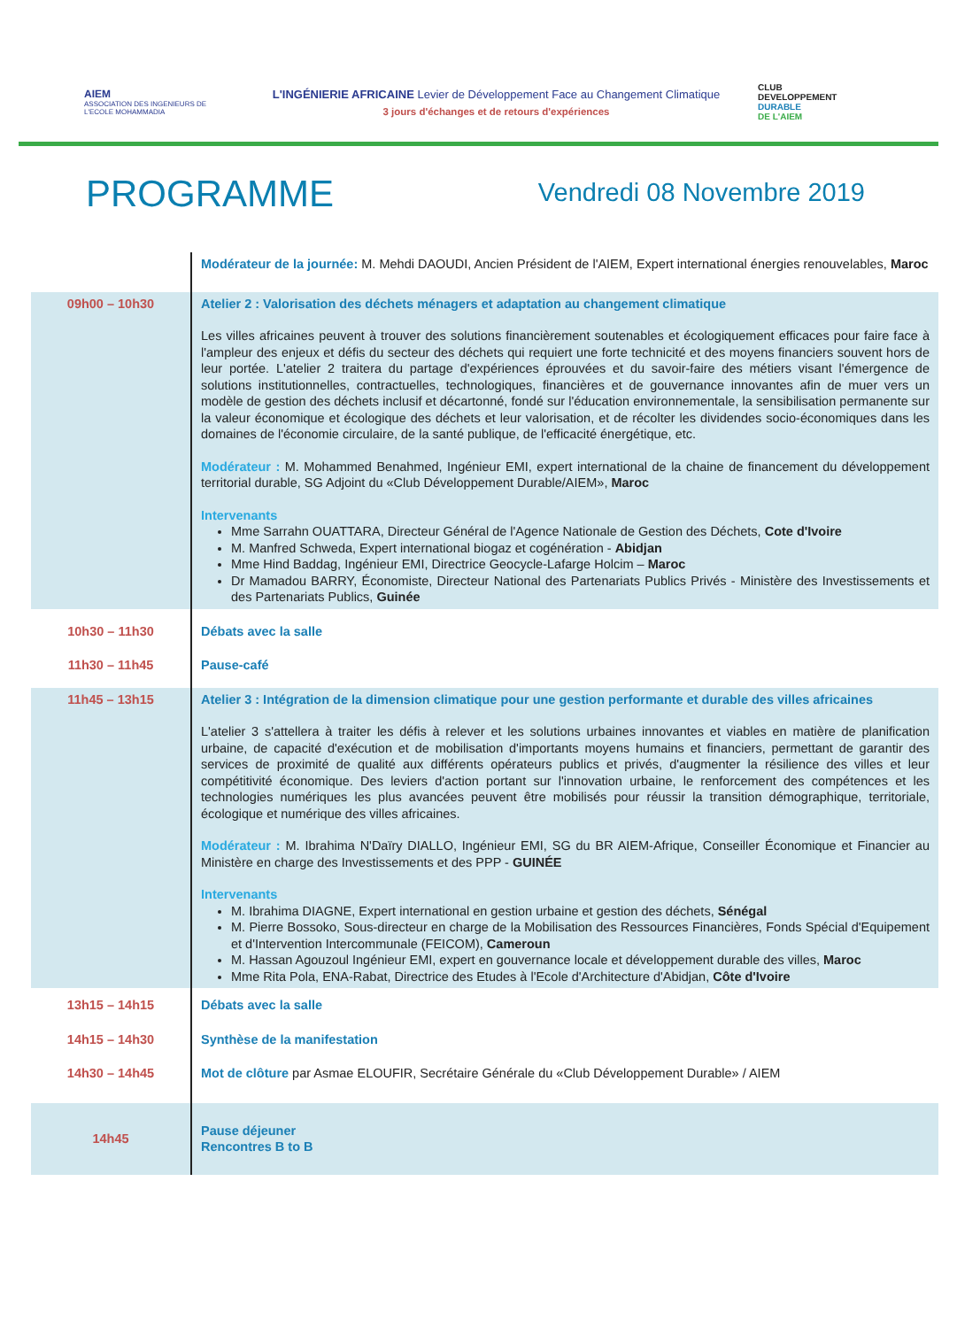AIEM
ASSOCIATION DES INGENIEURS DE L'ECOLE MOHAMMADIA
L'INGÉNIERIE AFRICAINE Levier de Développement Face au Changement Climatique
3 jours d'échanges et de retours d'expériences
CLUB
DEVELOPPEMENT
DURABLE
DE L'AIEM
PROGRAMME
Vendredi 08 Novembre 2019
| | Modérateur de la journée: M. Mehdi DAOUDI, Ancien Président de l'AIEM, Expert international énergies renouvelables, Maroc |
| 09h00 – 10h30 | Atelier 2 : Valorisation des déchets ménagers et adaptation au changement climatique Les villes africaines peuvent à trouver des solutions financièrement soutenables et écologiquement efficaces pour faire face à l'ampleur des enjeux et défis du secteur des déchets qui requiert une forte technicité et des moyens financiers souvent hors de leur portée. L'atelier 2 traitera du partage d'expériences éprouvées et du savoir-faire des métiers visant l'émergence de solutions institutionnelles, contractuelles, technologiques, financières et de gouvernance innovantes afin de muer vers un modèle de gestion des déchets inclusif et décartonné, fondé sur l'éducation environnementale, la sensibilisation permanente sur la valeur économique et écologique des déchets et leur valorisation, et de récolter les dividendes socio-économiques dans les domaines de l'économie circulaire, de la santé publique, de l'efficacité énergétique, etc. Modérateur : M. Mohammed Benahmed, Ingénieur EMI, expert international de la chaine de financement du développement territorial durable, SG Adjoint du «Club Développement Durable/AIEM», Maroc Intervenants Mme Sarrahn OUATTARA, Directeur Général de l'Agence Nationale de Gestion des Déchets, Cote d'Ivoire M. Manfred Schweda, Expert international biogaz et cogénération - Abidjan Mme Hind Baddag, Ingénieur EMI, Directrice Geocycle-Lafarge Holcim – Maroc Dr Mamadou BARRY, Économiste, Directeur National des Partenariats Publics Privés - Ministère des Investissements et des Partenariats Publics, Guinée |
| 10h30 – 11h30 | Débats avec la salle |
| 11h30 – 11h45 | Pause-café |
| 11h45 – 13h15 | Atelier 3 : Intégration de la dimension climatique pour une gestion performante et durable des villes africaines L'atelier 3 s'attellera à traiter les défis à relever et les solutions urbaines innovantes et viables en matière de planification urbaine, de capacité d'exécution et de mobilisation d'importants moyens humains et financiers, permettant de garantir des services de proximité de qualité aux différents opérateurs publics et privés, d'augmenter la résilience des villes et leur compétitivité économique. Des leviers d'action portant sur l'innovation urbaine, le renforcement des compétences et les technologies numériques les plus avancées peuvent être mobilisés pour réussir la transition démographique, territoriale, écologique et numérique des villes africaines. Modérateur : M. Ibrahima N'Daïry DIALLO, Ingénieur EMI, SG du BR AIEM-Afrique, Conseiller Économique et Financier au Ministère en charge des Investissements et des PPP - GUINÉE Intervenants M. Ibrahima DIAGNE, Expert international en gestion urbaine et gestion des déchets, Sénégal M. Pierre Bossoko, Sous-directeur en charge de la Mobilisation des Ressources Financières, Fonds Spécial d'Equipement et d'Intervention Intercommunale (FEICOM), Cameroun M. Hassan Agouzoul Ingénieur EMI, expert en gouvernance locale et développement durable des villes, Maroc Mme Rita Pola, ENA-Rabat, Directrice des Etudes à l'Ecole d'Architecture d'Abidjan, Côte d'Ivoire |
| 13h15 – 14h15 | Débats avec la salle |
| 14h15 – 14h30 | Synthèse de la manifestation |
| 14h30 – 14h45 | Mot de clôture par Asmae ELOUFIR, Secrétaire Générale du «Club Développement Durable» / AIEM |
| 14h45 | Pause déjeuner Rencontres B to B |